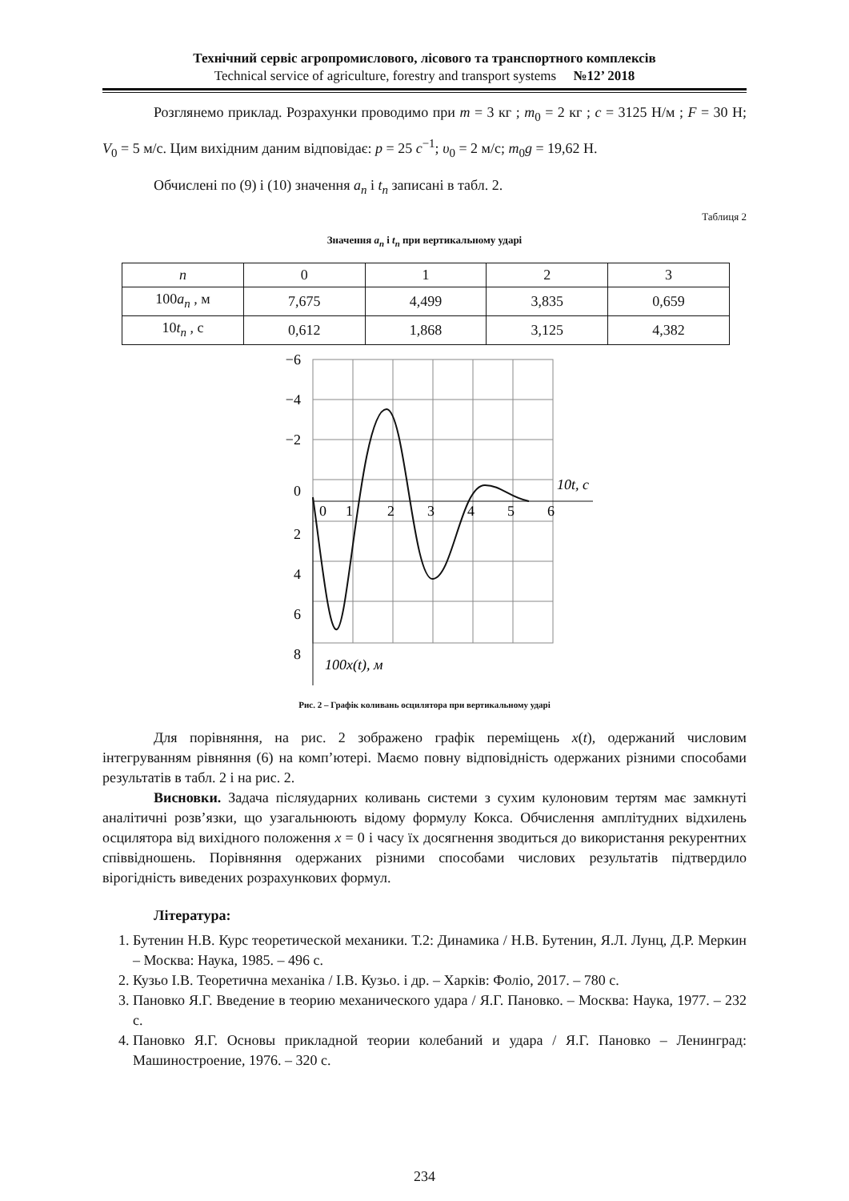Технічний сервіс агропромислового, лісового та транспортного комплексів
Technical service of agriculture, forestry and transport systems №12’ 2018
Розглянемо приклад. Розрахунки проводимо при m = 3 кг ; m<sub>0</sub> = 2 кг ; c = 3125 Н/м ; F = 30 Н; V<sub>0</sub> = 5 м/с. Цим вихідним даним відповідає: p = 25 c<sup>−1</sup>; υ<sub>0</sub> = 2 м/с; m<sub>0</sub>g = 19,62 Н.
Обчислені по (9) і (10) значення a<sub>n</sub> і t<sub>n</sub> записані в табл. 2.
Таблиця 2
Значення a<sub>n</sub> і t<sub>n</sub> при вертикальному ударі
| n | 0 | 1 | 2 | 3 |
| --- | --- | --- | --- | --- |
| 100 a<sub>n</sub> , м | 7,675 | 4,499 | 3,835 | 0,659 |
| 10 t<sub>n</sub> , с | 0,612 | 1,868 | 3,125 | 4,382 |
−6
−4
−2
0
2
4
6
8
0
1
2
3
4
5
6
10t, c
100x(t), м
Рис. 2 – Графік коливань осцилятора при вертикальному ударі
Для порівняння, на рис. 2 зображено графік переміщень x(t), одержаний числовим інтегруванням рівняння (6) на комп’ютері. Маємо повну відповідність одержаних різними способами результатів в табл. 2 і на рис. 2.
Висновки. Задача післяударних коливань системи з сухим кулоновим тертям має замкнуті аналітичні розв’язки, що узагальнюють відому формулу Кокса. Обчислення амплітудних відхилень осцилятора від вихідного положення x = 0 і часу їх досягнення зводиться до використання рекурентних співвідношень. Порівняння одержаних різними способами числових результатів підтвердило вірогідність виведених розрахункових формул.
Література:
1. Бутенин Н.В. Курс теоретической механики. Т.2: Динамика / Н.В. Бутенин, Я.Л. Лунц, Д.Р. Меркин – Москва: Наука, 1985. – 496 с.
2. Кузьо І.В. Теоретична механіка / І.В. Кузьо. і др. – Харків: Фоліо, 2017. – 780 с.
3. Пановко Я.Г. Введение в теорию механического удара / Я.Г. Пановко. – Москва: Наука, 1977. – 232 с.
4. Пановко Я.Г. Основы прикладной теории колебаний и удара / Я.Г. Пановко – Ленинград: Машиностроение, 1976. – 320 с.
234